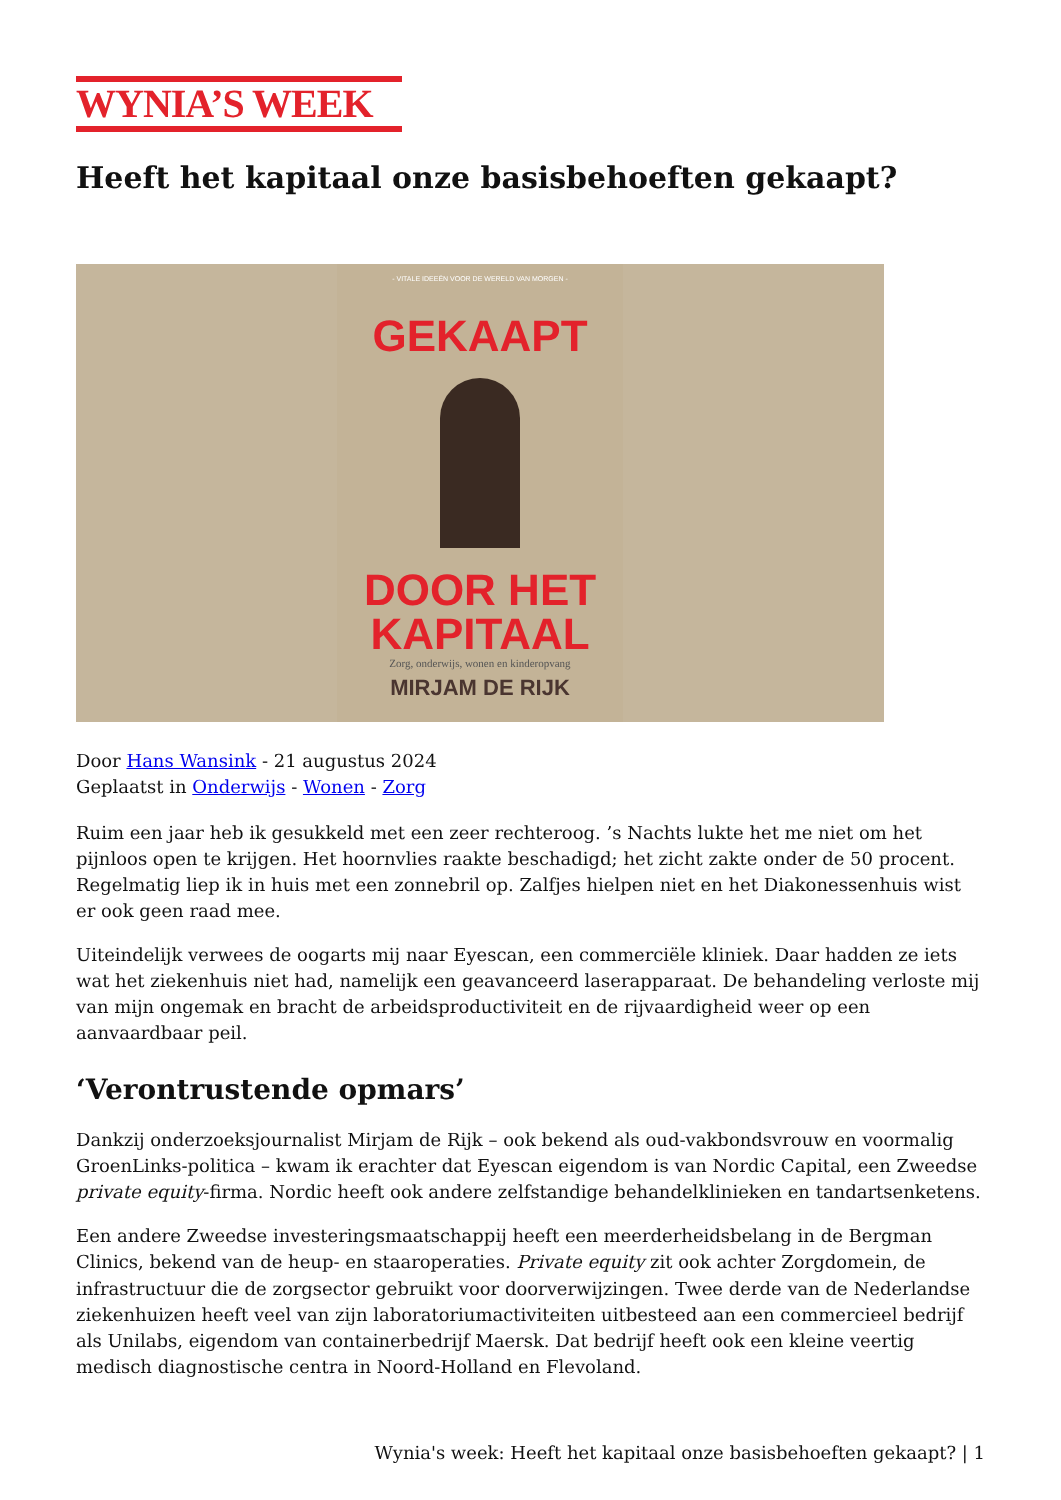WYNIA’S WEEK
Heeft het kapitaal onze basisbehoeften gekaapt?
- VITALE IDEEËN VOOR DE WERELD VAN MORGEN -
GEKAAPT
DOOR HET
KAPITAAL
Zorg, onderwijs, wonen en kinderopvang
MIRJAM DE RIJK
Door Hans Wansink - 21 augustus 2024
Geplaatst in Onderwijs - Wonen - Zorg
Ruim een jaar heb ik gesukkeld met een zeer rechteroog. ’s Nachts lukte het me niet om het pijnloos open te krijgen. Het hoornvlies raakte beschadigd; het zicht zakte onder de 50 procent. Regelmatig liep ik in huis met een zonnebril op. Zalfjes hielpen niet en het Diakonessenhuis wist er ook geen raad mee.
Uiteindelijk verwees de oogarts mij naar Eyescan, een commerciële kliniek. Daar hadden ze iets wat het ziekenhuis niet had, namelijk een geavanceerd laserapparaat. De behandeling verloste mij van mijn ongemak en bracht de arbeidsproductiviteit en de rijvaardigheid weer op een aanvaardbaar peil.
‘Verontrustende opmars’
Dankzij onderzoeksjournalist Mirjam de Rijk – ook bekend als oud-vakbondsvrouw en voormalig GroenLinks-politica – kwam ik erachter dat Eyescan eigendom is van Nordic Capital, een Zweedse private equity-firma. Nordic heeft ook andere zelfstandige behandelklinieken en tandartsenketens.
Een andere Zweedse investeringsmaatschappij heeft een meerderheidsbelang in de Bergman Clinics, bekend van de heup- en staaroperaties. Private equity zit ook achter Zorgdomein, de infrastructuur die de zorgsector gebruikt voor doorverwijzingen. Twee derde van de Nederlandse ziekenhuizen heeft veel van zijn laboratoriumactiviteiten uitbesteed aan een commercieel bedrijf als Unilabs, eigendom van containerbedrijf Maersk. Dat bedrijf heeft ook een kleine veertig medisch diagnostische centra in Noord-Holland en Flevoland.
Wynia's week: Heeft het kapitaal onze basisbehoeften gekaapt? | 1